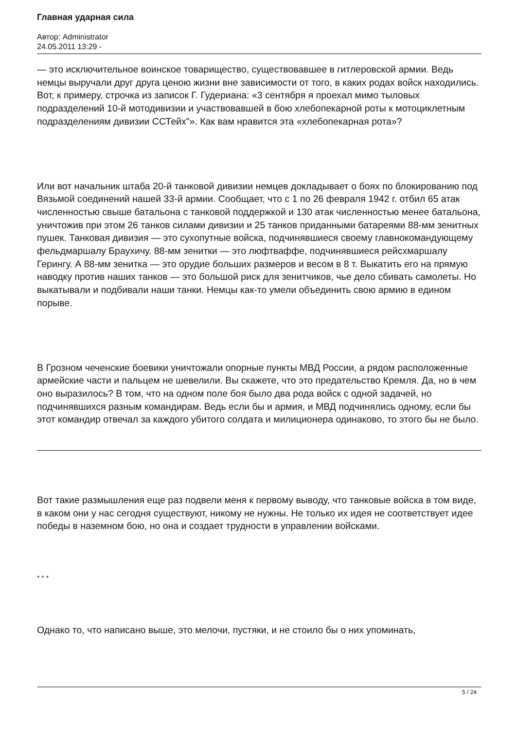Главная ударная сила
Автор: Administrator
24.05.2011 13:29 -
— это исключительное воинское товарищество, существовавшее в гитлеровской армии. Ведь немцы выручали друг друга ценою жизни вне зависимости от того, в каких родах войск находились. Вот, к примеру, строчка из записок Г. Гудериана: «3 сентября я проехал мимо тыловых подразделений 10-й мотодивизии и участвовавшей в бою хлебопекарной роты к мотоциклетным подразделениям дивизии ССТейх"». Как вам нравится эта «хлебопекарная рота»?
Или вот начальник штаба 20-й танковой дивизии немцев докладывает о боях по блокированию под Вязьмой соединений нашей 33-й армии. Сообщает, что с 1 по 26 февраля 1942 г. отбил 65 атак численностью свыше батальона с танковой поддержкой и 130 атак численностью менее батальона, уничтожив при этом 26 танков силами дивизии и 25 танков приданными батареями 88-мм зенитных пушек. Танковая дивизия — это сухопутные войска, подчинявшиеся своему главнокомандующему фельдмаршалу Браухичу. 88-мм зенитки — это люфтваффе, подчинявшиеся рейсхмаршалу Герингу. А 88-мм зенитка — это орудие больших размеров и весом в 8 т. Выкатить его на прямую наводку против наших танков — это большой риск для зенитчиков, чье дело сбивать самолеты. Но выкатывали и подбивали наши танки. Немцы как-то умели объединить свою армию в едином порыве.
В Грозном чеченские боевики уничтожали опорные пункты МВД России, а рядом расположенные армейские части и пальцем не шевелили. Вы скажете, что это предательство Кремля. Да, но в чем оно выразилось? В том, что на одном поле боя было два рода войск с одной задачей, но подчинявшихся разным командирам. Ведь если бы и армия, и МВД подчинялись одному, если бы этот командир отвечал за каждого убитого солдата и милиционера одинаково, то этого бы не было.
Вот такие размышления еще раз подвели меня к первому выводу, что танковые войска в том виде, в каком они у нас сегодня существуют, никому не нужны. Не только их идея не соответствует идее победы в наземном бою, но она и создает трудности в управлении войсками.
* * *
Однако то, что написано выше, это мелочи, пустяки, и не стоило бы о них упоминать,
5 / 24